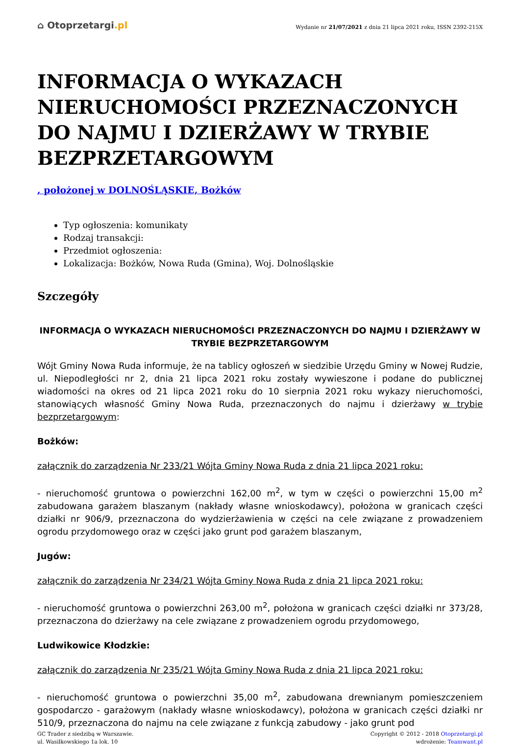⌂ Otoprzetargi.pl
Wydanie nr 21/07/2021 z dnia 21 lipca 2021 roku, ISSN 2392-215X
INFORMACJA O WYKAZACH NIERUCHOMOŚCI PRZEZNACZONYCH DO NAJMU I DZIERŻAWY W TRYBIE BEZPRZETARGOWYM
, położonej w DOLNOŚLĄSKIE, Bożków
Typ ogłoszenia: komunikaty
Rodzaj transakcji:
Przedmiot ogłoszenia:
Lokalizacja: Bożków, Nowa Ruda (Gmina), Woj. Dolnośląskie
Szczegóły
INFORMACJA O WYKAZACH NIERUCHOMOŚCI PRZEZNACZONYCH DO NAJMU I DZIERŻAWY W TRYBIE BEZPRZETARGOWYM
Wójt Gminy Nowa Ruda informuje, że na tablicy ogłoszeń w siedzibie Urzędu Gminy w Nowej Rudzie, ul. Niepodległości nr 2, dnia 21 lipca 2021 roku zostały wywieszone i podane do publicznej wiadomości na okres od 21 lipca 2021 roku do 10 sierpnia 2021 roku wykazy nieruchomości, stanowiących własność Gminy Nowa Ruda, przeznaczonych do najmu i dzierżawy w trybie bezprzetargowym:
Bożków:
załącznik do zarządzenia Nr 233/21 Wójta Gminy Nowa Ruda z dnia 21 lipca 2021 roku:
- nieruchomość gruntowa o powierzchni 162,00 m<sup>2</sup>, w tym w części o powierzchni 15,00 m<sup>2</sup> zabudowana garażem blaszanym (nakłady własne wnioskodawcy), położona w granicach części działki nr 906/9, przeznaczona do wydzierżawienia w części na cele związane z prowadzeniem ogrodu przydomowego oraz w części jako grunt pod garażem blaszanym,
Jugów:
załącznik do zarządzenia Nr 234/21 Wójta Gminy Nowa Ruda z dnia 21 lipca 2021 roku:
- nieruchomość gruntowa o powierzchni 263,00 m<sup>2</sup>, położona w granicach części działki nr 373/28, przeznaczona do dzierżawy na cele związane z prowadzeniem ogrodu przydomowego,
Ludwikowice Kłodzkie:
załącznik do zarządzenia Nr 235/21 Wójta Gminy Nowa Ruda z dnia 21 lipca 2021 roku:
- nieruchomość gruntowa o powierzchni 35,00 m<sup>2</sup>, zabudowana drewnianym pomieszczeniem gospodarczo - garażowym (nakłady własne wnioskodawcy), położona w granicach części działki nr 510/9, przeznaczona do najmu na cele związane z funkcją zabudowy - jako grunt pod
GC Trader z siedzibą w Warszawie.
ul. Wasilkowskiego 1a lok. 10
Copyright © 2012 - 2018 Otoprzetargi.pl
wdrożenie: Teamwant.pl